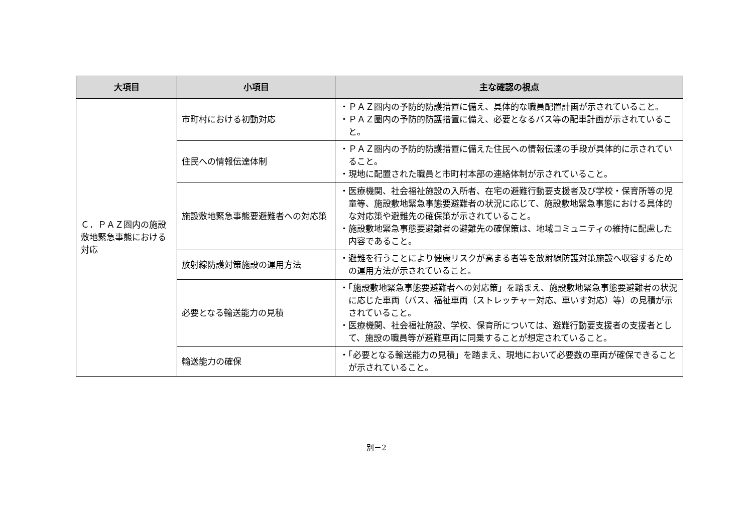| 大項目 | 小項目 | 主な確認の視点 |
| --- | --- | --- |
| Ｃ．ＰＡＺ圏内の施設敷地緊急事態における対応 | 市町村における初動対応 | ・ＰＡＺ圏内の予防的防護措置に備え、具体的な職員配置計画が示されていること。 ・ＰＡＺ圏内の予防的防護措置に備え、必要となるバス等の配車計画が示されていること。 |
| | 住民への情報伝達体制 | ・ＰＡＺ圏内の予防的防護措置に備えた住民への情報伝達の手段が具体的に示されていること。 ・現地に配置された職員と市町村本部の連絡体制が示されていること。 |
| | 施設敷地緊急事態要避難者への対応策 | ・医療機関、社会福祉施設の入所者、在宅の避難行動要支援者及び学校・保育所等の児童等、施設敷地緊急事態要避難者の状況に応じて、施設敷地緊急事態における具体的な対応策や避難先の確保策が示されていること。 ・施設敷地緊急事態要避難者の避難先の確保策は、地域コミュニティの維持に配慮した内容であること。 |
| | 放射線防護対策施設の運用方法 | ・避難を行うことにより健康リスクが高まる者等を放射線防護対策施設へ収容するための運用方法が示されていること。 |
| | 必要となる輸送能力の見積 | ・「施設敷地緊急事態要避難者への対応策」を踏まえ、施設敷地緊急事態要避難者の状況に応じた車両（バス、福祉車両（ストレッチャー対応、車いす対応）等）の見積が示されていること。 ・医療機関、社会福祉施設、学校、保育所については、避難行動要支援者の支援者として、施設の職員等が避難車両に同乗することが想定されていること。 |
| | 輸送能力の確保 | ・「必要となる輸送能力の見積」を踏まえ、現地において必要数の車両が確保できることが示されていること。 |
別－2